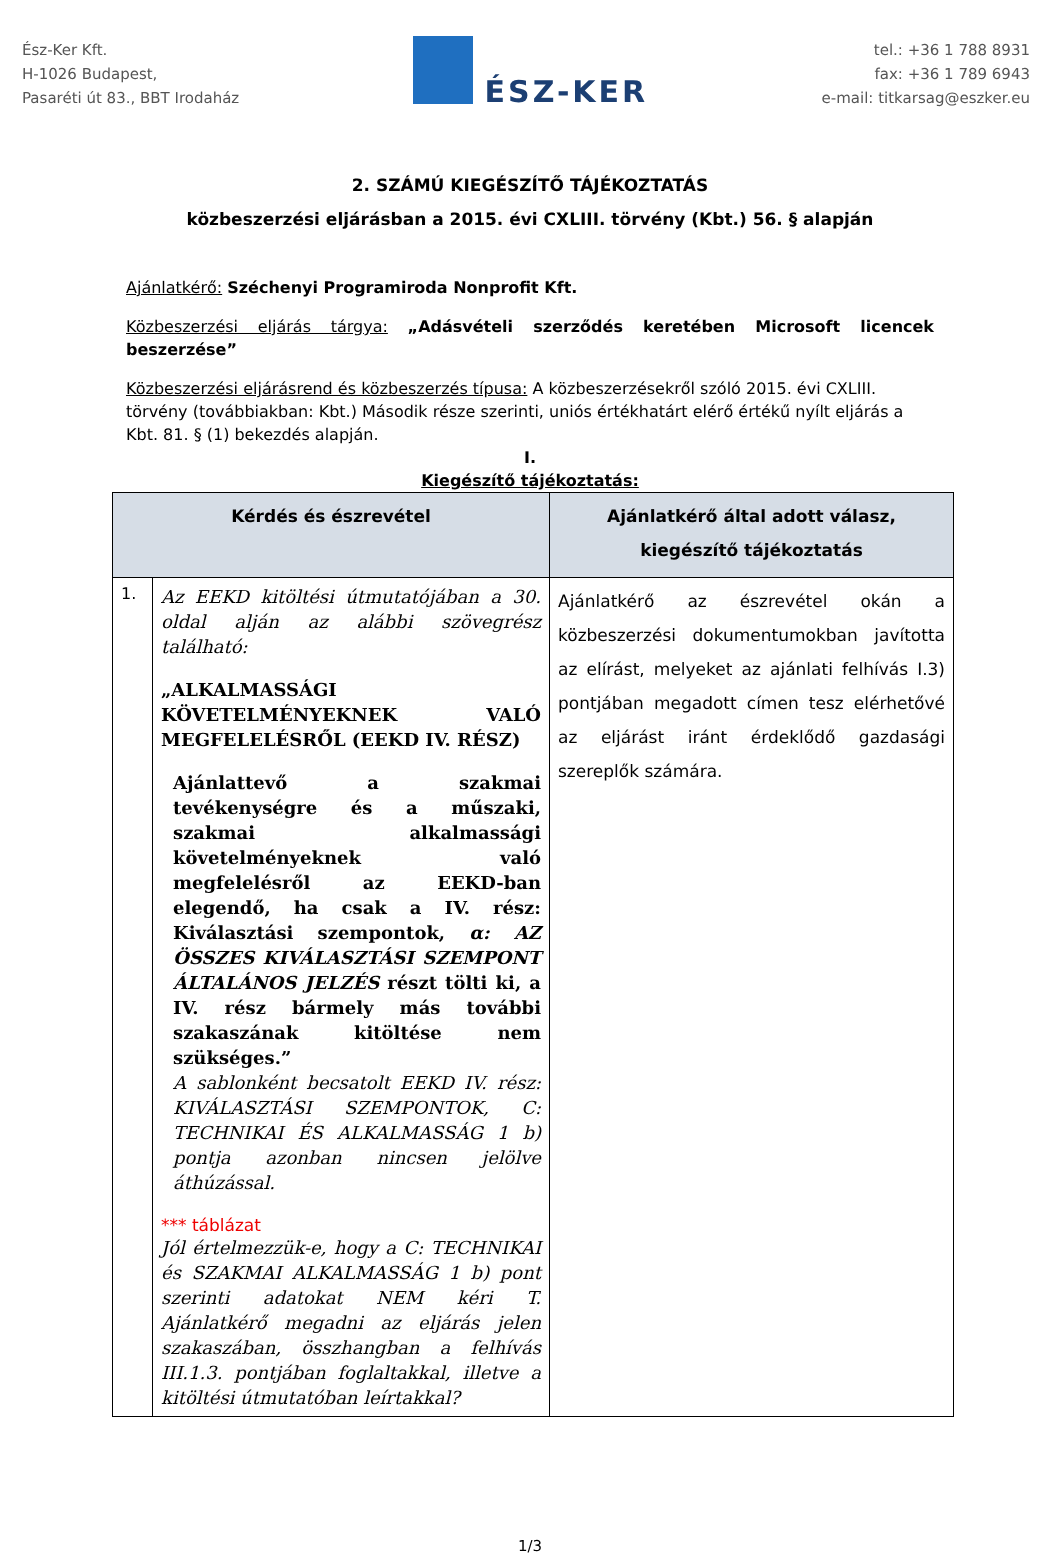Ész-Ker Kft.
H-1026 Budapest,
Pasaréti út 83., BBT Irodaház
ÉSZ-KER
tel.: +36 1 788 8931
fax: +36 1 789 6943
e-mail: titkarsag@eszker.eu
2. SZÁMÚ KIEGÉSZÍTŐ TÁJÉKOZTATÁS
közbeszerzési eljárásban a 2015. évi CXLIII. törvény (Kbt.) 56. § alapján
Ajánlatkérő: Széchenyi Programiroda Nonprofit Kft.
Közbeszerzési eljárás tárgya: „Adásvételi szerződés keretében Microsoft licencek beszerzése”
Közbeszerzési eljárásrend és közbeszerzés típusa: A közbeszerzésekről szóló 2015. évi CXLIII. törvény (továbbiakban: Kbt.) Második része szerinti, uniós értékhatárt elérő értékű nyílt eljárás a Kbt. 81. § (1) bekezdés alapján.
I.
Kiegészítő tájékoztatás:
| Kérdés és észrevétel | | Ajánlatkérő által adott válasz, kiegészítő tájékoztatás |
| --- | --- | --- |
| 1. | Az EEKD kitöltési útmutatójában a 30. oldal alján az alábbi szövegrész található: „ALKALMASSÁGI KÖVETELMÉNYEKNEK VALÓ MEGFELELÉSRŐL (EEKD IV. RÉSZ) Ajánlattevő a szakmai tevékenységre és a műszaki, szakmai alkalmassági követelményeknek való megfelelésről az EEKD-ban elegendő, ha csak a IV. rész: Kiválasztási szempontok, α: AZ ÖSSZES KIVÁLASZTÁSI SZEMPONT ÁLTALÁNOS JELZÉS részt tölti ki, a IV. rész bármely más további szakaszának kitöltése nem szükséges.” A sablonként becsatolt EEKD IV. rész: KIVÁLASZTÁSI SZEMPONTOK, C: TECHNIKAI ÉS ALKALMASSÁG 1 b) pontja azonban nincsen jelölve áthúzással. *** táblázat Jól értelmezzük-e, hogy a C: TECHNIKAI és SZAKMAI ALKALMASSÁG 1 b) pont szerinti adatokat NEM kéri T. Ajánlatkérő megadni az eljárás jelen szakaszában, összhangban a felhívás III.1.3. pontjában foglaltakkal, illetve a kitöltési útmutatóban leírtakkal? | Ajánlatkérő az észrevétel okán a közbeszerzési dokumentumokban javította az elírást, melyeket az ajánlati felhívás I.3) pontjában megadott címen tesz elérhetővé az eljárást iránt érdeklődő gazdasági szereplők számára. |
1/3